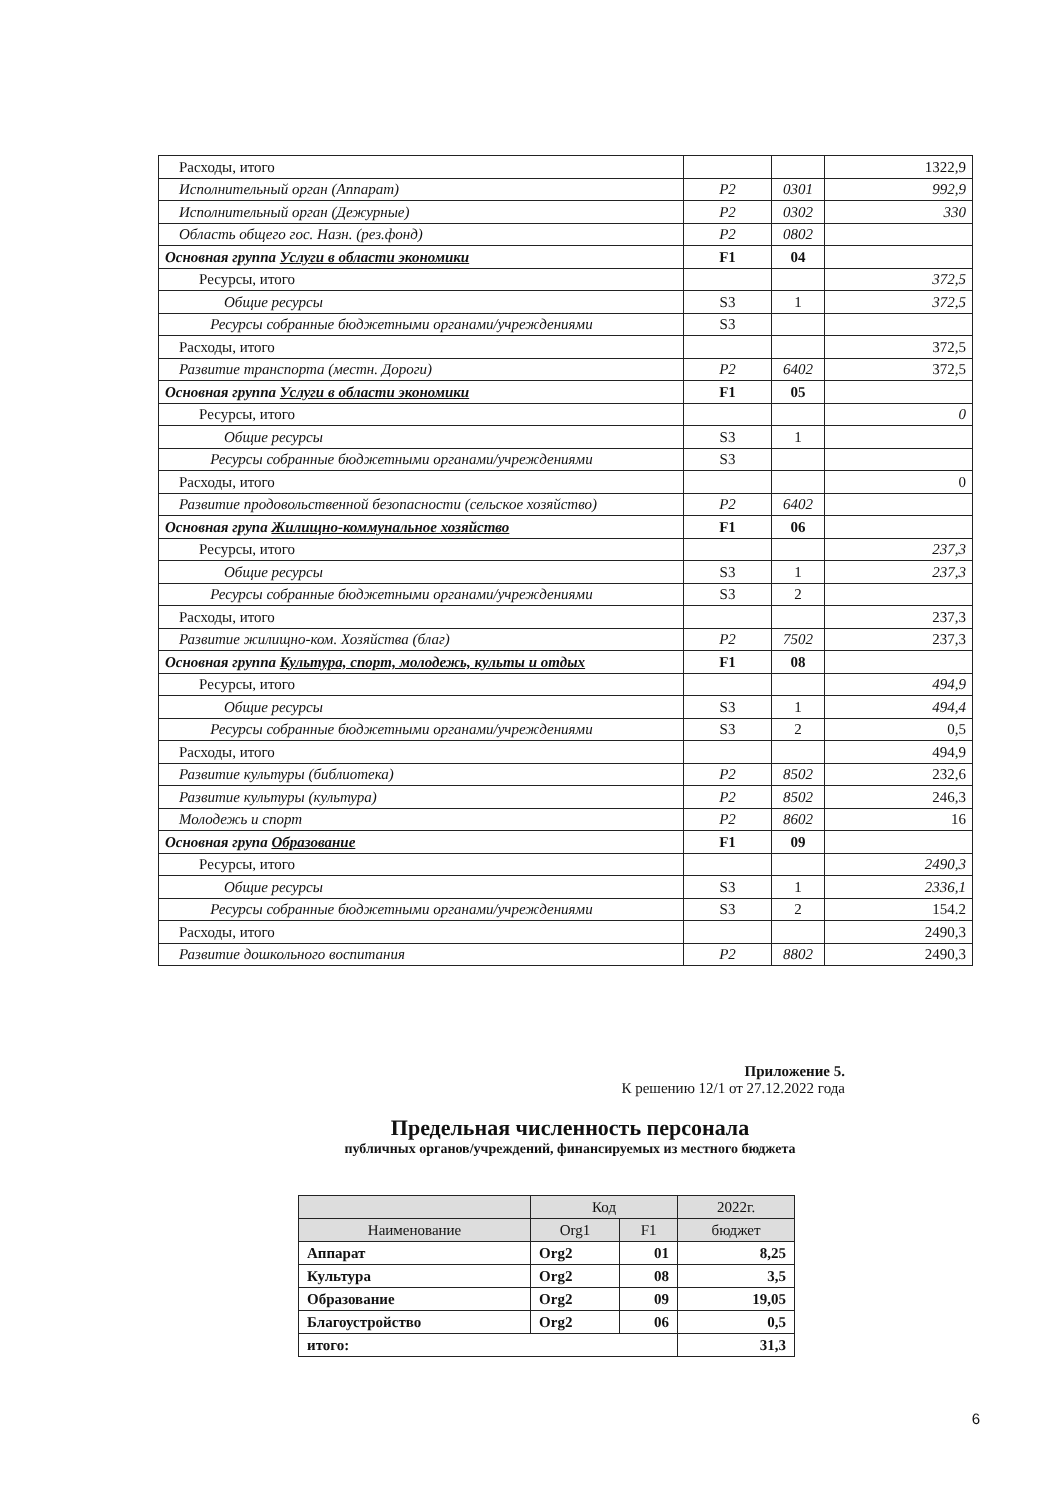| Расходы, итого | | | 1322,9 |
| Исполнительный орган (Аппарат) | P2 | 0301 | 992,9 |
| Исполнительный орган (Дежурные) | P2 | 0302 | 330 |
| Область общего гос. Назн. (рез.фонд) | P2 | 0802 | |
| Основная группа Услуги в области экономики | F1 | 04 | |
| Ресурсы, итого | | | 372,5 |
| Общие ресурсы | S3 | 1 | 372,5 |
| Ресурсы собранные бюджетными органами/учреждениями | S3 | | |
| Расходы, итого | | | 372,5 |
| Развитие транспорта (местн. Дороги) | P2 | 6402 | 372,5 |
| Основная группа Услуги в области экономики | F1 | 05 | |
| Ресурсы, итого | | | 0 |
| Общие ресурсы | S3 | 1 | |
| Ресурсы собранные бюджетными органами/учреждениями | S3 | | |
| Расходы, итого | | | 0 |
| Развитие продовольственной безопасности (сельское хозяйство) | P2 | 6402 | |
| Основная група Жилищно-коммунальное хозяйство | F1 | 06 | |
| Ресурсы, итого | | | 237,3 |
| Общие ресурсы | S3 | 1 | 237,3 |
| Ресурсы собранные бюджетными органами/учреждениями | S3 | 2 | |
| Расходы, итого | | | 237,3 |
| Развитие жилищно-ком. Хозяйства (благ) | P2 | 7502 | 237,3 |
| Основная группа Культура, спорт, молодежь, культы и отдых | F1 | 08 | |
| Ресурсы, итого | | | 494,9 |
| Общие ресурсы | S3 | 1 | 494,4 |
| Ресурсы собранные бюджетными органами/учреждениями | S3 | 2 | 0,5 |
| Расходы, итого | | | 494,9 |
| Развитие культуры (библиотека) | P2 | 8502 | 232,6 |
| Развитие культуры (культура) | P2 | 8502 | 246,3 |
| Молодежь и спорт | P2 | 8602 | 16 |
| Основная група Образование | F1 | 09 | |
| Ресурсы, итого | | | 2490,3 |
| Общие ресурсы | S3 | 1 | 2336,1 |
| Ресурсы собранные бюджетными органами/учреждениями | S3 | 2 | 154.2 |
| Расходы, итого | | | 2490,3 |
| Развитие дошкольного воспитания | P2 | 8802 | 2490,3 |
Приложение 5.
К решению 12/1 от 27.12.2022 года
Предельная численность персонала
публичных органов/учреждений, финансируемых из местного бюджета
| | Код | | 2022г. |
| --- | --- | --- | --- |
| Наименование | Org1 | F1 | бюджет |
| Аппарат | Org2 | 01 | 8,25 |
| Культура | Org2 | 08 | 3,5 |
| Образование | Org2 | 09 | 19,05 |
| Благоустройство | Org2 | 06 | 0,5 |
| итого: | | | 31,3 |
6